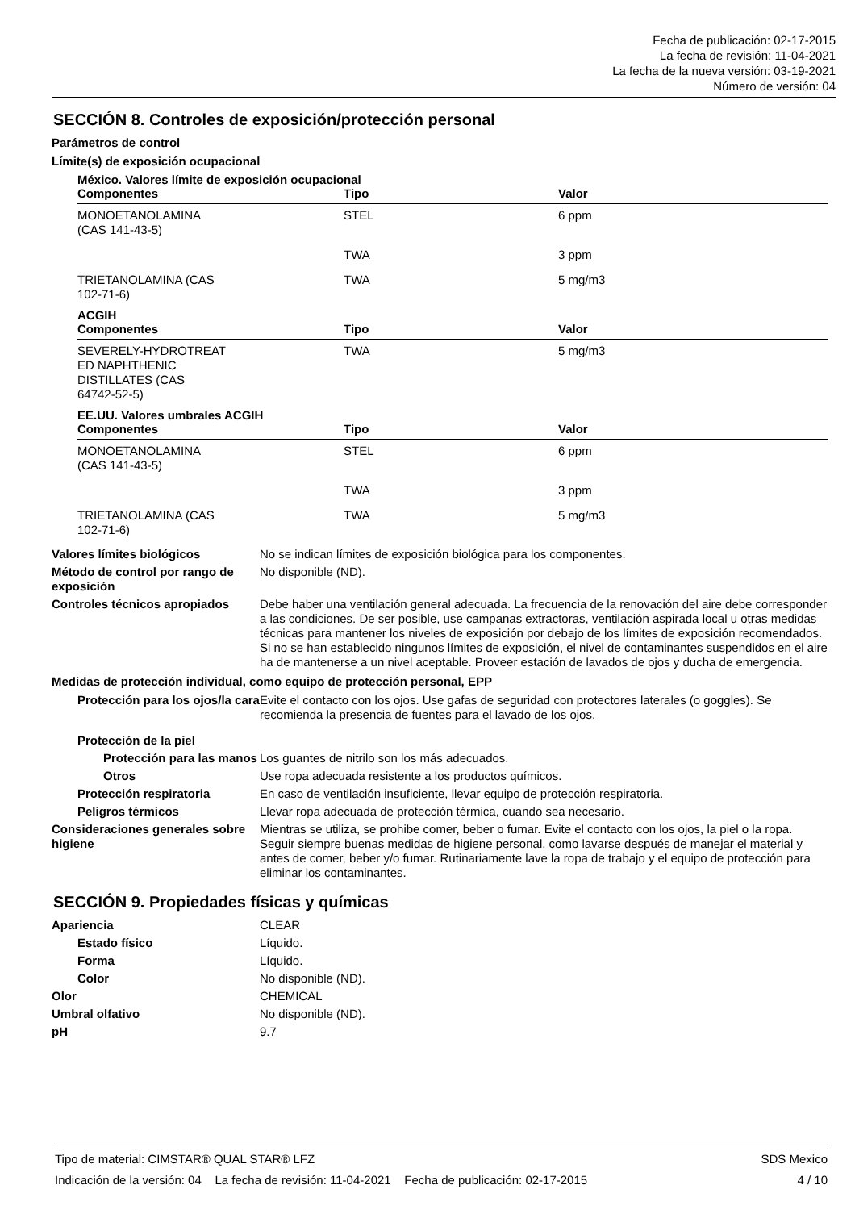Fecha de publicación: 02-17-2015
La fecha de revisión: 11-04-2021
La fecha de la nueva versión: 03-19-2021
Número de versión: 04
SECCIÓN 8. Controles de exposición/protección personal
Parámetros de control
Límite(s) de exposición ocupacional
México. Valores límite de exposición ocupacional
| Componentes | Tipo | Valor |
| --- | --- | --- |
| MONOETANOLAMINA (CAS 141-43-5) | STEL | 6 ppm |
| | TWA | 3 ppm |
| TRIETANOLAMINA (CAS 102-71-6) | TWA | 5 mg/m3 |
ACGIH
| Componentes | Tipo | Valor |
| --- | --- | --- |
| SEVERELY-HYDROTREAT ED NAPHTHENIC DISTILLATES (CAS 64742-52-5) | TWA | 5 mg/m3 |
EE.UU. Valores umbrales ACGIH
| Componentes | Tipo | Valor |
| --- | --- | --- |
| MONOETANOLAMINA (CAS 141-43-5) | STEL | 6 ppm |
| | TWA | 3 ppm |
| TRIETANOLAMINA (CAS 102-71-6) | TWA | 5 mg/m3 |
Valores límites biológicos No se indican límites de exposición biológica para los componentes.
Método de control por rango de exposición
No disponible (ND).
Controles técnicos apropiados
Debe haber una ventilación general adecuada. La frecuencia de la renovación del aire debe corresponder a las condiciones. De ser posible, use campanas extractoras, ventilación aspirada local u otras medidas técnicas para mantener los niveles de exposición por debajo de los límites de exposición recomendados. Si no se han establecido ningunos límites de exposición, el nivel de contaminantes suspendidos en el aire ha de mantenerse a un nivel aceptable. Proveer estación de lavados de ojos y ducha de emergencia.
Medidas de protección individual, como equipo de protección personal, EPP
Protección para los ojos/la cara
Evite el contacto con los ojos. Use gafas de seguridad con protectores laterales (o goggles). Se recomienda la presencia de fuentes para el lavado de los ojos.
Protección de la piel
Protección para las manos
Los guantes de nitrilo son los más adecuados.
Otros Use ropa adecuada resistente a los productos químicos.
Protección respiratoria En caso de ventilación insuficiente, llevar equipo de protección respiratoria.
Peligros térmicos Llevar ropa adecuada de protección térmica, cuando sea necesario.
Consideraciones generales sobre higiene
Mientras se utiliza, se prohibe comer, beber o fumar. Evite el contacto con los ojos, la piel o la ropa. Seguir siempre buenas medidas de higiene personal, como lavarse después de manejar el material y antes de comer, beber y/o fumar. Rutinariamente lave la ropa de trabajo y el equipo de protección para eliminar los contaminantes.
SECCIÓN 9. Propiedades físicas y químicas
Apariencia CLEAR
Estado físico Líquido.
Forma Líquido.
Color No disponible (ND).
Olor CHEMICAL
Umbral olfativo No disponible (ND).
pH 9.7
Tipo de material: CIMSTAR® QUAL STAR® LFZ SDS Mexico
Indicación de la versión: 04 La fecha de revisión: 11-04-2021 Fecha de publicación: 02-17-2015 4 / 10